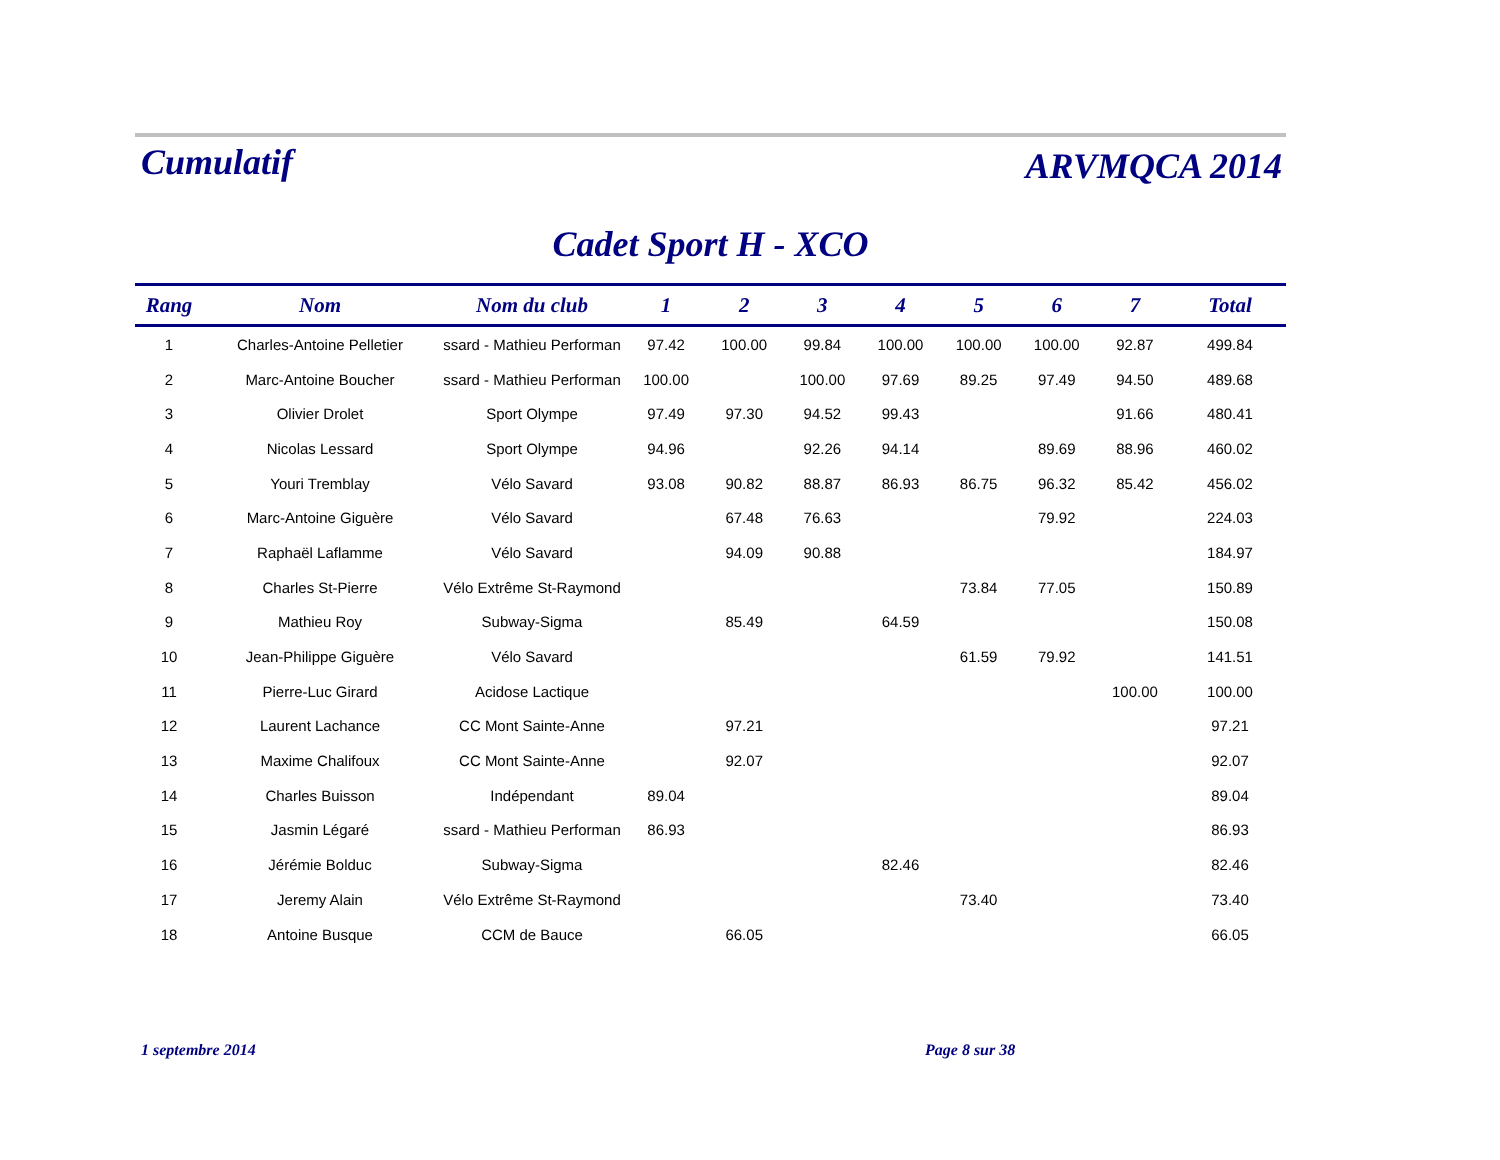Cumulatif
ARVMQCA 2014
Cadet Sport H - XCO
| Rang | Nom | Nom du club | 1 | 2 | 3 | 4 | 5 | 6 | 7 | Total |
| --- | --- | --- | --- | --- | --- | --- | --- | --- | --- | --- |
| 1 | Charles-Antoine Pelletier | ssard - Mathieu Performan | 97.42 | 100.00 | 99.84 | 100.00 | 100.00 | 100.00 | 92.87 | 499.84 |
| 2 | Marc-Antoine Boucher | ssard - Mathieu Performan | 100.00 | | 100.00 | 97.69 | 89.25 | 97.49 | 94.50 | 489.68 |
| 3 | Olivier Drolet | Sport Olympe | 97.49 | 97.30 | 94.52 | 99.43 | | | 91.66 | 480.41 |
| 4 | Nicolas Lessard | Sport Olympe | 94.96 | | 92.26 | 94.14 | | 89.69 | 88.96 | 460.02 |
| 5 | Youri Tremblay | Vélo Savard | 93.08 | 90.82 | 88.87 | 86.93 | 86.75 | 96.32 | 85.42 | 456.02 |
| 6 | Marc-Antoine Giguère | Vélo Savard | | 67.48 | 76.63 | | | 79.92 | | 224.03 |
| 7 | Raphaël Laflamme | Vélo Savard | | 94.09 | 90.88 | | | | | 184.97 |
| 8 | Charles St-Pierre | Vélo Extrême St-Raymond | | | | | 73.84 | 77.05 | | 150.89 |
| 9 | Mathieu Roy | Subway-Sigma | | 85.49 | | 64.59 | | | | 150.08 |
| 10 | Jean-Philippe Giguère | Vélo Savard | | | | | 61.59 | 79.92 | | 141.51 |
| 11 | Pierre-Luc Girard | Acidose Lactique | | | | | | | 100.00 | 100.00 |
| 12 | Laurent Lachance | CC Mont Sainte-Anne | | 97.21 | | | | | | 97.21 |
| 13 | Maxime Chalifoux | CC Mont Sainte-Anne | | 92.07 | | | | | | 92.07 |
| 14 | Charles Buisson | Indépendant | 89.04 | | | | | | | 89.04 |
| 15 | Jasmin Légaré | ssard - Mathieu Performan | 86.93 | | | | | | | 86.93 |
| 16 | Jérémie Bolduc | Subway-Sigma | | | | 82.46 | | | | 82.46 |
| 17 | Jeremy Alain | Vélo Extrême St-Raymond | | | | | 73.40 | | | 73.40 |
| 18 | Antoine Busque | CCM de Bauce | | 66.05 | | | | | | 66.05 |
1 septembre 2014 Page 8 sur 38